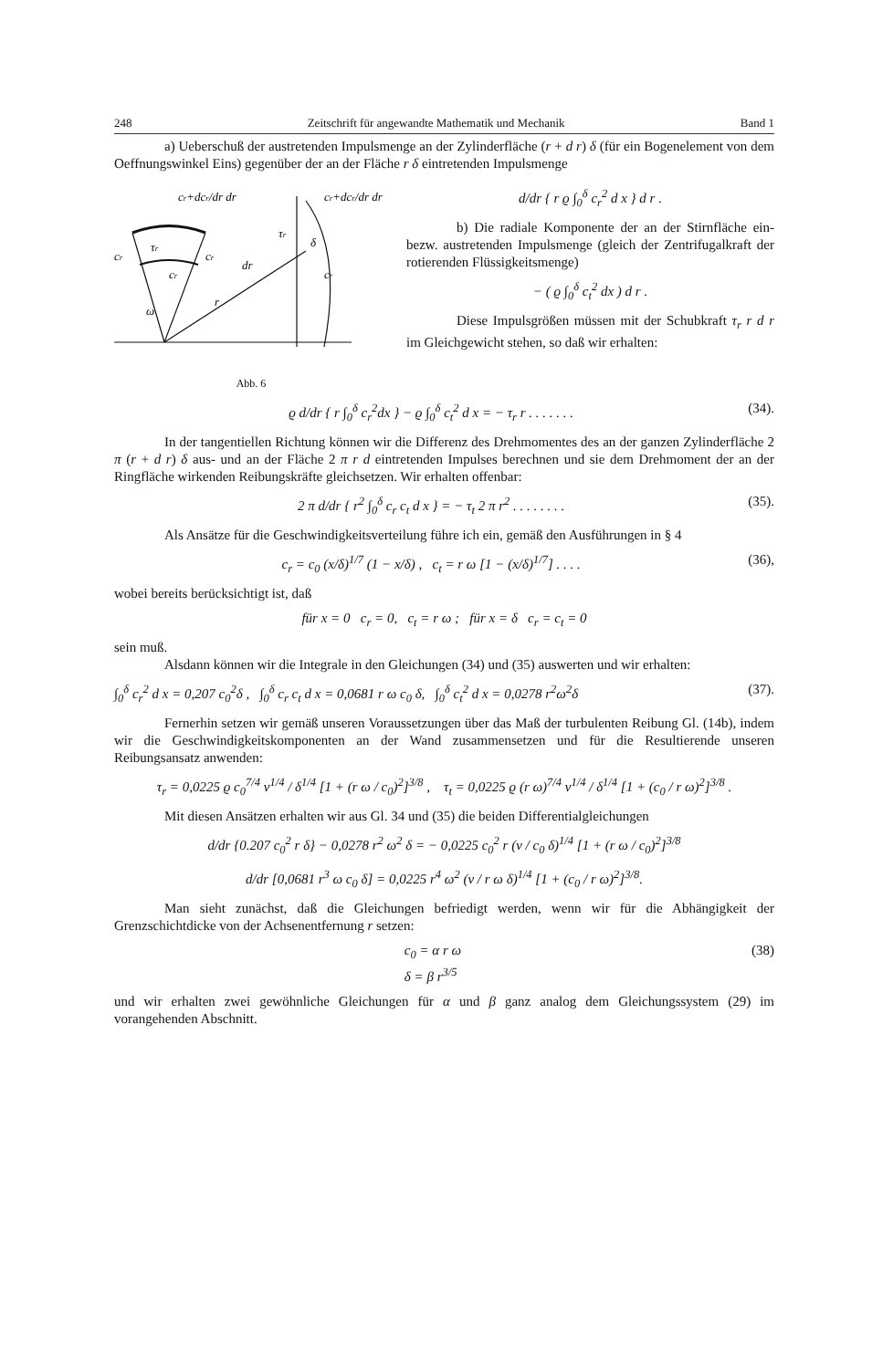248 Zeitschrift für angewandte Mathematik und Mechanik Band 1
a) Ueberschuß der austretenden Impulsmenge an der Zylinderfläche (r + d r) δ (für ein Bogenelement von dem Oeffnungswinkel Eins) gegenüber der an der Fläche r δ eintretenden Impulsmenge
cr+dcr/dr dr
cr+dcr/dr dr
cr
τr
cr
cr
dr
r
ω
τr
δ
cr
Abb. 6
d/dr { r ϱ ∫<sub>0</sub><sup>δ</sup> c<sub>r</sub><sup>2</sup> d x } d r .
b) Die radiale Komponente der an der Stirnfläche ein- bezw. austretenden Impulsmenge (gleich der Zentrifugalkraft der rotierenden Flüssigkeitsmenge)
− ( ϱ ∫<sub>0</sub><sup>δ</sup> c<sub>t</sub><sup>2</sup> dx ) d r .
Diese Impulsgrößen müssen mit der Schubkraft τ<sub>r</sub> r d r im Gleichgewicht stehen, so daß wir erhalten:
ϱ d/dr { r ∫<sub>0</sub><sup>δ</sup> c<sub>r</sub><sup>2</sup>dx } − ϱ ∫<sub>0</sub><sup>δ</sup> c<sub>t</sub><sup>2</sup> d x = − τ<sub>r</sub> r . . . . . . . (34).
In der tangentiellen Richtung können wir die Differenz des Drehmomentes des an der ganzen Zylinderfläche 2 π (r + d r) δ aus- und an der Fläche 2 π r d eintretenden Impulses berechnen und sie dem Drehmoment der an der Ringfläche wirkenden Reibungskräfte gleichsetzen. Wir erhalten offenbar:
2 π d/dr { r<sup>2</sup> ∫<sub>0</sub><sup>δ</sup> c<sub>r</sub> c<sub>t</sub> d x } = − τ<sub>t</sub> 2 π r<sup>2</sup> . . . . . . . . (35).
Als Ansätze für die Geschwindigkeitsverteilung führe ich ein, gemäß den Ausführungen in § 4
c<sub>r</sub> = c<sub>0</sub> (x/δ)<sup>1/7</sup> (1 − x/δ) , c<sub>t</sub> = r ω [1 − (x/δ)<sup>1/7</sup>] . . . . (36),
wobei bereits berücksichtigt ist, daß
für x = 0 c<sub>r</sub> = 0, c<sub>t</sub> = r ω ; für x = δ c<sub>r</sub> = c<sub>t</sub> = 0
sein muß.
Alsdann können wir die Integrale in den Gleichungen (34) und (35) auswerten und wir erhalten:
∫<sub>0</sub><sup>δ</sup> c<sub>r</sub><sup>2</sup> d x = 0,207 c<sub>0</sub><sup>2</sup>δ , ∫<sub>0</sub><sup>δ</sup> c<sub>r</sub> c<sub>t</sub> d x = 0,0681 r ω c<sub>0</sub> δ, ∫<sub>0</sub><sup>δ</sup> c<sub>t</sub><sup>2</sup> d x = 0,0278 r<sup>2</sup>ω<sup>2</sup>δ (37).
Fernerhin setzen wir gemäß unseren Voraussetzungen über das Maß der turbulenten Reibung Gl. (14b), indem wir die Geschwindigkeitskomponenten an der Wand zusammensetzen und für die Resultierende unseren Reibungsansatz anwenden:
τ<sub>r</sub> = 0,0225 ϱ c<sub>0</sub><sup>7/4</sup> ν<sup>1/4</sup> / δ<sup>1/4</sup> [1 + (r ω / c<sub>0</sub>)<sup>2</sup>]<sup>3/8</sup> , τ<sub>t</sub> = 0,0225 ϱ (r ω)<sup>7/4</sup> ν<sup>1/4</sup> / δ<sup>1/4</sup> [1 + (c<sub>0</sub> / r ω)<sup>2</sup>]<sup>3/8</sup> .
Mit diesen Ansätzen erhalten wir aus Gl. 34 und (35) die beiden Differentialgleichungen
d/dr {0.207 c<sub>0</sub><sup>2</sup> r δ} − 0,0278 r<sup>2</sup> ω<sup>2</sup> δ = − 0,0225 c<sub>0</sub><sup>2</sup> r (ν / c<sub>0</sub> δ)<sup>1/4</sup> [1 + (r ω / c<sub>0</sub>)<sup>2</sup>]<sup>3/8</sup>
d/dr [0,0681 r<sup>3</sup> ω c<sub>0</sub> δ] = 0,0225 r<sup>4</sup> ω<sup>2</sup> (ν / r ω δ)<sup>1/4</sup> [1 + (c<sub>0</sub> / r ω)<sup>2</sup>]<sup>3/8</sup>.
Man sieht zunächst, daß die Gleichungen befriedigt werden, wenn wir für die Abhängigkeit der Grenzschichtdicke von der Achsenentfernung r setzen:
c<sub>0</sub> = α r ω
δ = β r<sup>3/5</sup> (38)
und wir erhalten zwei gewöhnliche Gleichungen für α und β ganz analog dem Gleichungssystem (29) im vorangehenden Abschnitt.